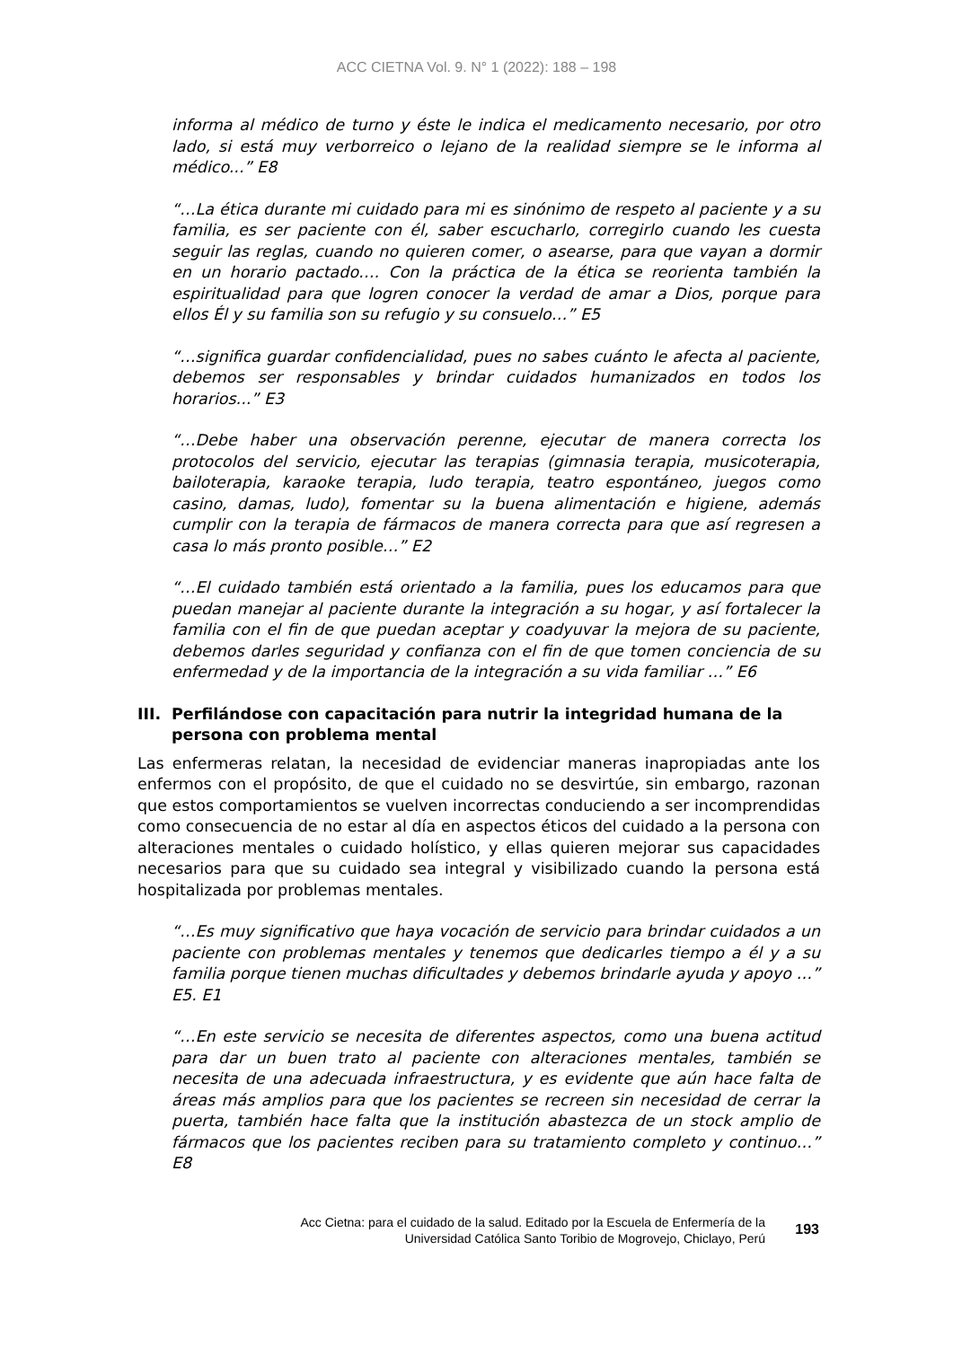ACC CIETNA Vol. 9. N° 1 (2022): 188 – 198
informa al médico de turno y éste le indica el medicamento necesario, por otro lado, si está muy verborreico o lejano de la realidad siempre se le informa al médico...” E8
“…La ética durante mi cuidado para mi es sinónimo de respeto al paciente y a su familia, es ser paciente con él, saber escucharlo, corregirlo cuando les cuesta seguir las reglas, cuando no quieren comer, o asearse, para que vayan a dormir en un horario pactado…. Con la práctica de la ética se reorienta también la espiritualidad para que logren conocer la verdad de amar a Dios, porque para ellos Él y su familia son su refugio y su consuelo…” E5
“…significa guardar confidencialidad, pues no sabes cuánto le afecta al paciente, debemos ser responsables y brindar cuidados humanizados en todos los horarios...” E3
“…Debe haber una observación perenne, ejecutar de manera correcta los protocolos del servicio, ejecutar las terapias (gimnasia terapia, musicoterapia, bailoterapia, karaoke terapia, ludo terapia, teatro espontáneo, juegos como casino, damas, ludo), fomentar su la buena alimentación e higiene, además cumplir con la terapia de fármacos de manera correcta para que así regresen a casa lo más pronto posible…” E2
“…El cuidado también está orientado a la familia, pues los educamos para que puedan manejar al paciente durante la integración a su hogar, y así fortalecer la familia con el fin de que puedan aceptar y coadyuvar la mejora de su paciente, debemos darles seguridad y confianza con el fin de que tomen conciencia de su enfermedad y de la importancia de la integración a su vida familiar …” E6
III.
Perfilándose con capacitación para nutrir la integridad humana de la persona con problema mental
Las enfermeras relatan, la necesidad de evidenciar maneras inapropiadas ante los enfermos con el propósito, de que el cuidado no se desvirtúe, sin embargo, razonan que estos comportamientos se vuelven incorrectas conduciendo a ser incomprendidas como consecuencia de no estar al día en aspectos éticos del cuidado a la persona con alteraciones mentales o cuidado holístico, y ellas quieren mejorar sus capacidades necesarios para que su cuidado sea integral y visibilizado cuando la persona está hospitalizada por problemas mentales.
“…Es muy significativo que haya vocación de servicio para brindar cuidados a un paciente con problemas mentales y tenemos que dedicarles tiempo a él y a su familia porque tienen muchas dificultades y debemos brindarle ayuda y apoyo …” E5. E1
“…En este servicio se necesita de diferentes aspectos, como una buena actitud para dar un buen trato al paciente con alteraciones mentales, también se necesita de una adecuada infraestructura, y es evidente que aún hace falta de áreas más amplios para que los pacientes se recreen sin necesidad de cerrar la puerta, también hace falta que la institución abastezca de un stock amplio de fármacos que los pacientes reciben para su tratamiento completo y continuo…” E8
Acc Cietna: para el cuidado de la salud. Editado por la Escuela de Enfermería de la
Universidad Católica Santo Toribio de Mogrovejo, Chiclayo, Perú
193